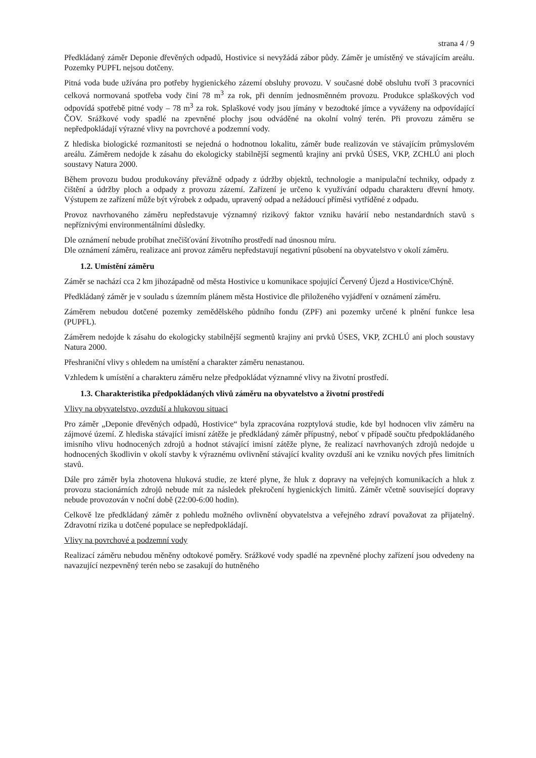strana 4 / 9
Předkládaný záměr Deponie dřevěných odpadů, Hostivice si nevyžádá zábor půdy. Záměr je umístěný ve stávajícím areálu. Pozemky PUPFL nejsou dotčeny.
Pitná voda bude užívána pro potřeby hygienického zázemí obsluhy provozu. V současné době obsluhu tvoří 3 pracovníci celková normovaná spotřeba vody činí 78 m<sup>3</sup> za rok, při denním jednosměnném provozu. Produkce splaškových vod odpovídá spotřebě pitné vody – 78 m<sup>3</sup> za rok. Splaškové vody jsou jímány v bezodtoké jímce a vyváženy na odpovídající ČOV. Srážkové vody spadlé na zpevněné plochy jsou odváděné na okolní volný terén. Při provozu záměru se nepředpokládají výrazné vlivy na povrchové a podzemní vody.
Z hlediska biologické rozmanitosti se nejedná o hodnotnou lokalitu, záměr bude realizován ve stávajícím průmyslovém areálu. Záměrem nedojde k zásahu do ekologicky stabilnější segmentů krajiny ani prvků ÚSES, VKP, ZCHLÚ ani ploch soustavy Natura 2000.
Během provozu budou produkovány převážně odpady z údržby objektů, technologie a manipulační techniky, odpady z čištění a údržby ploch a odpady z provozu zázemí. Zařízení je určeno k využívání odpadu charakteru dřevní hmoty. Výstupem ze zařízení může být výrobek z odpadu, upravený odpad a nežádoucí příměsi vytříděné z odpadu.
Provoz navrhovaného záměru nepředstavuje významný rizikový faktor vzniku havárií nebo nestandardních stavů s nepříznivými environmentálními důsledky.
Dle oznámení nebude probíhat znečišťování životního prostředí nad únosnou míru.
Dle oznámení záměru, realizace ani provoz záměru nepředstavují negativní působení na obyvatelstvo v okolí záměru.
1.2. Umístění záměru
Záměr se nachází cca 2 km jihozápadně od města Hostivice u komunikace spojující Červený Újezd a Hostivice/Chýně.
Předkládaný záměr je v souladu s územním plánem města Hostivice dle přiloženého vyjádření v oznámení záměru.
Záměrem nebudou dotčené pozemky zemědělského půdního fondu (ZPF) ani pozemky určené k plnění funkce lesa (PUPFL).
Záměrem nedojde k zásahu do ekologicky stabilnější segmentů krajiny ani prvků ÚSES, VKP, ZCHLÚ ani ploch soustavy Natura 2000.
Přeshraniční vlivy s ohledem na umístění a charakter záměru nenastanou.
Vzhledem k umístění a charakteru záměru nelze předpokládat významné vlivy na životní prostředí.
1.3. Charakteristika předpokládaných vlivů záměru na obyvatelstvo a životní prostředí
Vlivy na obyvatelstvo, ovzduší a hlukovou situaci
Pro záměr „Deponie dřevěných odpadů, Hostivice“ byla zpracována rozptylová studie, kde byl hodnocen vliv záměru na zájmové území. Z hlediska stávající imisní zátěže je předkládaný záměr přípustný, neboť v případě součtu předpokládaného imisního vlivu hodnocených zdrojů a hodnot stávající imisní zátěže plyne, že realizací navrhovaných zdrojů nedojde u hodnocených škodlivin v okolí stavby k výraznému ovlivnění stávající kvality ovzduší ani ke vzniku nových přes limitních stavů.
Dále pro záměr byla zhotovena hluková studie, ze které plyne, že hluk z dopravy na veřejných komunikacích a hluk z provozu stacionárních zdrojů nebude mít za následek překročení hygienických limitů. Záměr včetně související dopravy nebude provozován v noční době (22:00-6:00 hodin).
Celkově lze předkládaný záměr z pohledu možného ovlivnění obyvatelstva a veřejného zdraví považovat za přijatelný. Zdravotní rizika u dotčené populace se nepředpokládají.
Vlivy na povrchové a podzemní vody
Realizací záměru nebudou měněny odtokové poměry. Srážkové vody spadlé na zpevněné plochy zařízení jsou odvedeny na navazující nezpevněný terén nebo se zasakují do hutněného